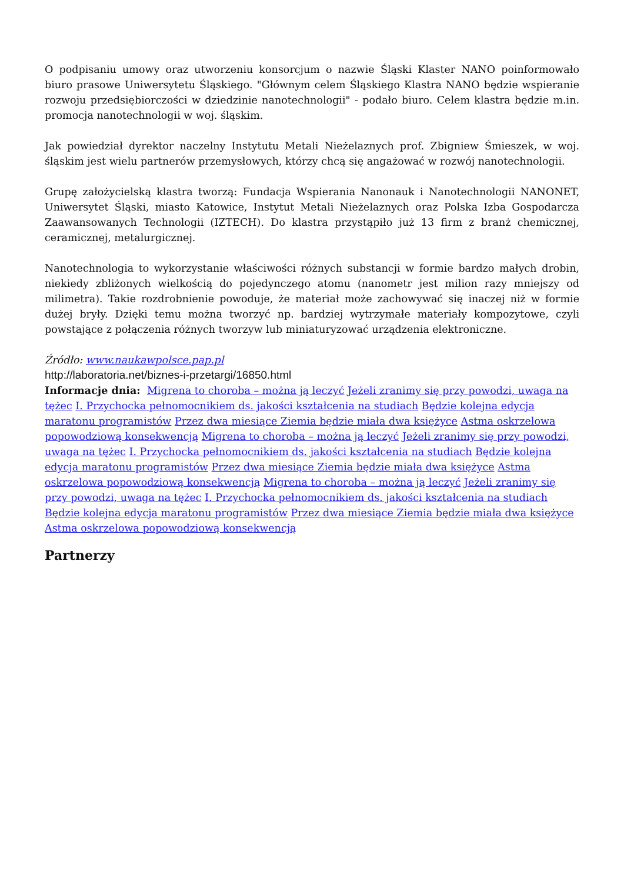O podpisaniu umowy oraz utworzeniu konsorcjum o nazwie Śląski Klaster NANO poinformowało biuro prasowe Uniwersytetu Śląskiego. "Głównym celem Śląskiego Klastra NANO będzie wspieranie rozwoju przedsiębiorczości w dziedzinie nanotechnologii" - podało biuro. Celem klastra będzie m.in. promocja nanotechnologii w woj. śląskim.
Jak powiedział dyrektor naczelny Instytutu Metali Nieżelaznych prof. Zbigniew Śmieszek, w woj. śląskim jest wielu partnerów przemysłowych, którzy chcą się angażować w rozwój nanotechnologii.
Grupę założycielską klastra tworzą: Fundacja Wspierania Nanonauk i Nanotechnologii NANONET, Uniwersytet Śląski, miasto Katowice, Instytut Metali Nieżelaznych oraz Polska Izba Gospodarcza Zaawansowanych Technologii (IZTECH). Do klastra przystąpiło już 13 firm z branż chemicznej, ceramicznej, metalurgicznej.
Nanotechnologia to wykorzystanie właściwości różnych substancji w formie bardzo małych drobin, niekiedy zbliżonych wielkością do pojedynczego atomu (nanometr jest milion razy mniejszy od milimetra). Takie rozdrobnienie powoduje, że materiał może zachowywać się inaczej niż w formie dużej bryły. Dzięki temu można tworzyć np. bardziej wytrzymałe materiały kompozytowe, czyli powstające z połączenia różnych tworzyw lub miniaturyzować urządzenia elektroniczne.
Źródło: www.naukawpolsce.pap.pl
http://laboratoria.net/biznes-i-przetargi/16850.html
Informacje dnia: Migrena to choroba – można ją leczyć Jeżeli zranimy się przy powodzi, uwaga na tężec I. Przychocka pełnomocnikiem ds. jakości kształcenia na studiach Będzie kolejna edycja maratonu programistów Przez dwa miesiące Ziemia będzie miała dwa księżyce Astma oskrzelowa popowodziową konsekwencją Migrena to choroba – można ją leczyć Jeżeli zranimy się przy powodzi, uwaga na tężec I. Przychocka pełnomocnikiem ds. jakości kształcenia na studiach Będzie kolejna edycja maratonu programistów Przez dwa miesiące Ziemia będzie miała dwa księżyce Astma oskrzelowa popowodziową konsekwencją Migrena to choroba – można ją leczyć Jeżeli zranimy się przy powodzi, uwaga na tężec I. Przychocka pełnomocnikiem ds. jakości kształcenia na studiach Będzie kolejna edycja maratonu programistów Przez dwa miesiące Ziemia będzie miała dwa księżyce Astma oskrzelowa popowodziową konsekwencją
Partnerzy